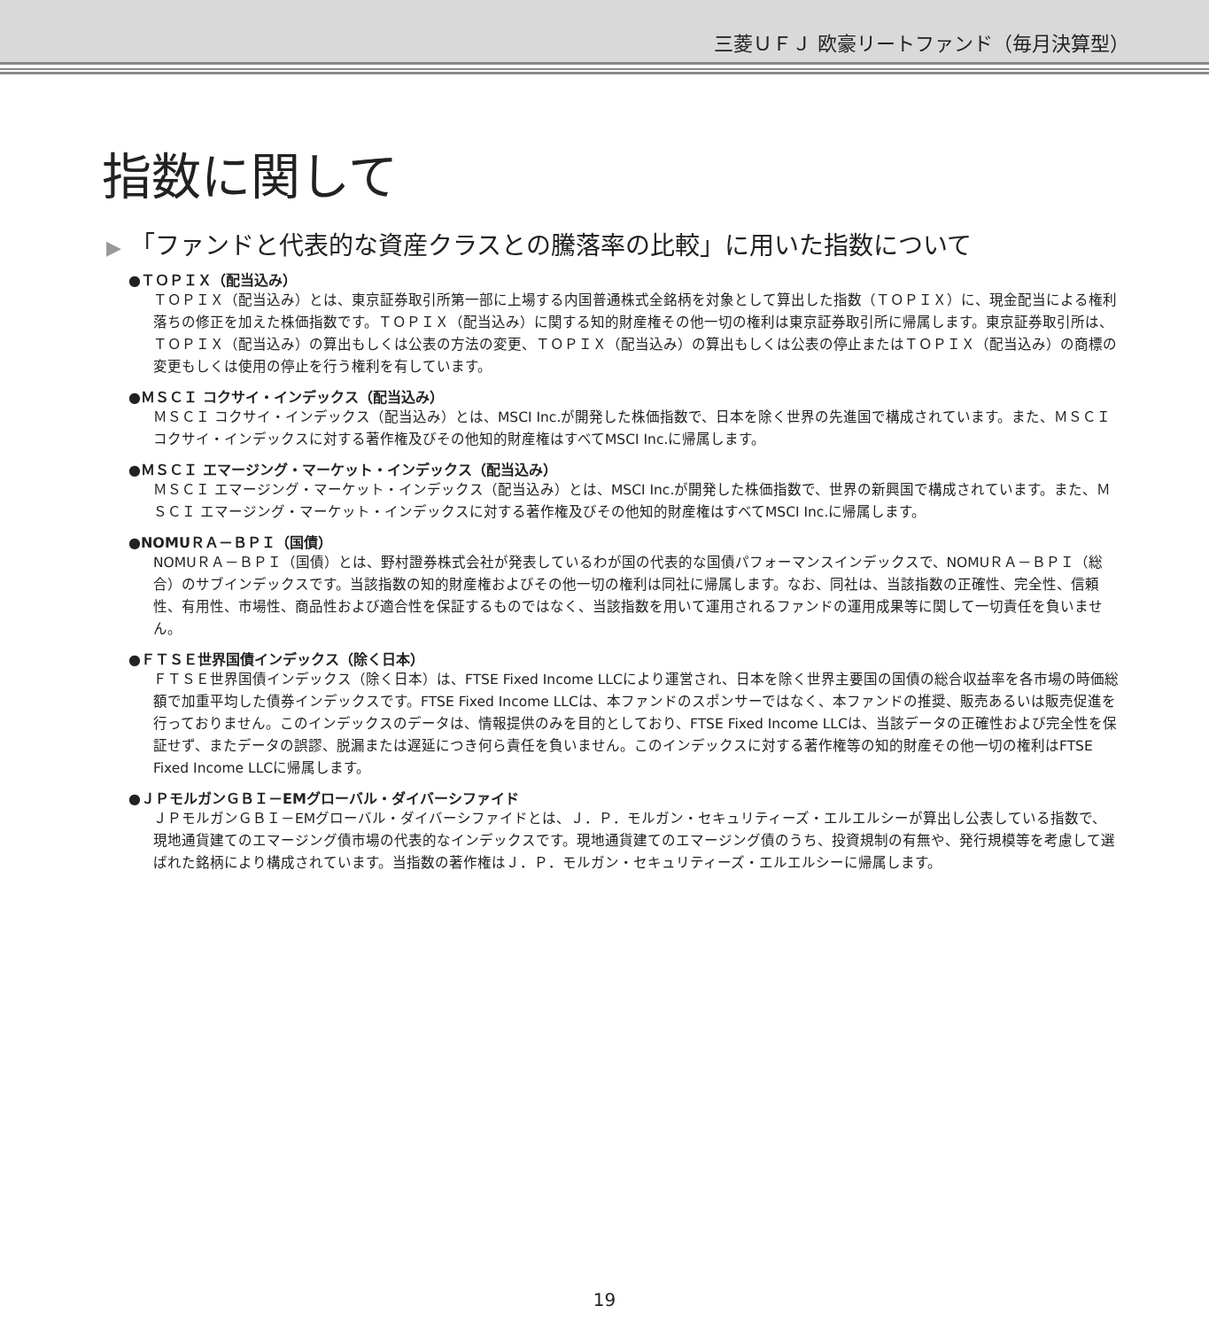三菱ＵＦＪ 欧豪リートファンド（毎月決算型）
指数に関して
▶ 「ファンドと代表的な資産クラスとの騰落率の比較」に用いた指数について
●ＴＯＰＩＸ（配当込み）
ＴＯＰＩＸ（配当込み）とは、東京証券取引所第一部に上場する内国普通株式全銘柄を対象として算出した指数（ＴＯＰＩＸ）に、現金配当による権利落ちの修正を加えた株価指数です。ＴＯＰＩＸ（配当込み）に関する知的財産権その他一切の権利は東京証券取引所に帰属します。東京証券取引所は、ＴＯＰＩＸ（配当込み）の算出もしくは公表の方法の変更、ＴＯＰＩＸ（配当込み）の算出もしくは公表の停止またはＴＯＰＩＸ（配当込み）の商標の変更もしくは使用の停止を行う権利を有しています。
●ＭＳＣＩ コクサイ・インデックス（配当込み）
ＭＳＣＩ コクサイ・インデックス（配当込み）とは、MSCI Inc.が開発した株価指数で、日本を除く世界の先進国で構成されています。また、ＭＳＣＩ コクサイ・インデックスに対する著作権及びその他知的財産権はすべてMSCI Inc.に帰属します。
●ＭＳＣＩ エマージング・マーケット・インデックス（配当込み）
ＭＳＣＩ エマージング・マーケット・インデックス（配当込み）とは、MSCI Inc.が開発した株価指数で、世界の新興国で構成されています。また、ＭＳＣＩ エマージング・マーケット・インデックスに対する著作権及びその他知的財産権はすべてMSCI Inc.に帰属します。
●NOMUＲＡ－ＢＰＩ（国債）
NOMUＲＡ－ＢＰＩ（国債）とは、野村證券株式会社が発表しているわが国の代表的な国債パフォーマンスインデックスで、NOMUＲＡ－ＢＰＩ（総合）のサブインデックスです。当該指数の知的財産権およびその他一切の権利は同社に帰属します。なお、同社は、当該指数の正確性、完全性、信頼性、有用性、市場性、商品性および適合性を保証するものではなく、当該指数を用いて運用されるファンドの運用成果等に関して一切責任を負いません。
●ＦＴＳＥ世界国債インデックス（除く日本）
ＦＴＳＥ世界国債インデックス（除く日本）は、FTSE Fixed Income LLCにより運営され、日本を除く世界主要国の国債の総合収益率を各市場の時価総額で加重平均した債券インデックスです。FTSE Fixed Income LLCは、本ファンドのスポンサーではなく、本ファンドの推奨、販売あるいは販売促進を行っておりません。このインデックスのデータは、情報提供のみを目的としており、FTSE Fixed Income LLCは、当該データの正確性および完全性を保証せず、またデータの誤謬、脱漏または遅延につき何ら責任を負いません。このインデックスに対する著作権等の知的財産その他一切の権利はFTSE Fixed Income LLCに帰属します。
●ＪＰモルガンＧＢＩ－EMグローバル・ダイバーシファイド
ＪＰモルガンＧＢＩ－EMグローバル・ダイバーシファイドとは、Ｊ．Ｐ．モルガン・セキュリティーズ・エルエルシーが算出し公表している指数で、現地通貨建てのエマージング債市場の代表的なインデックスです。現地通貨建てのエマージング債のうち、投資規制の有無や、発行規模等を考慮して選ばれた銘柄により構成されています。当指数の著作権はＪ．Ｐ．モルガン・セキュリティーズ・エルエルシーに帰属します。
19